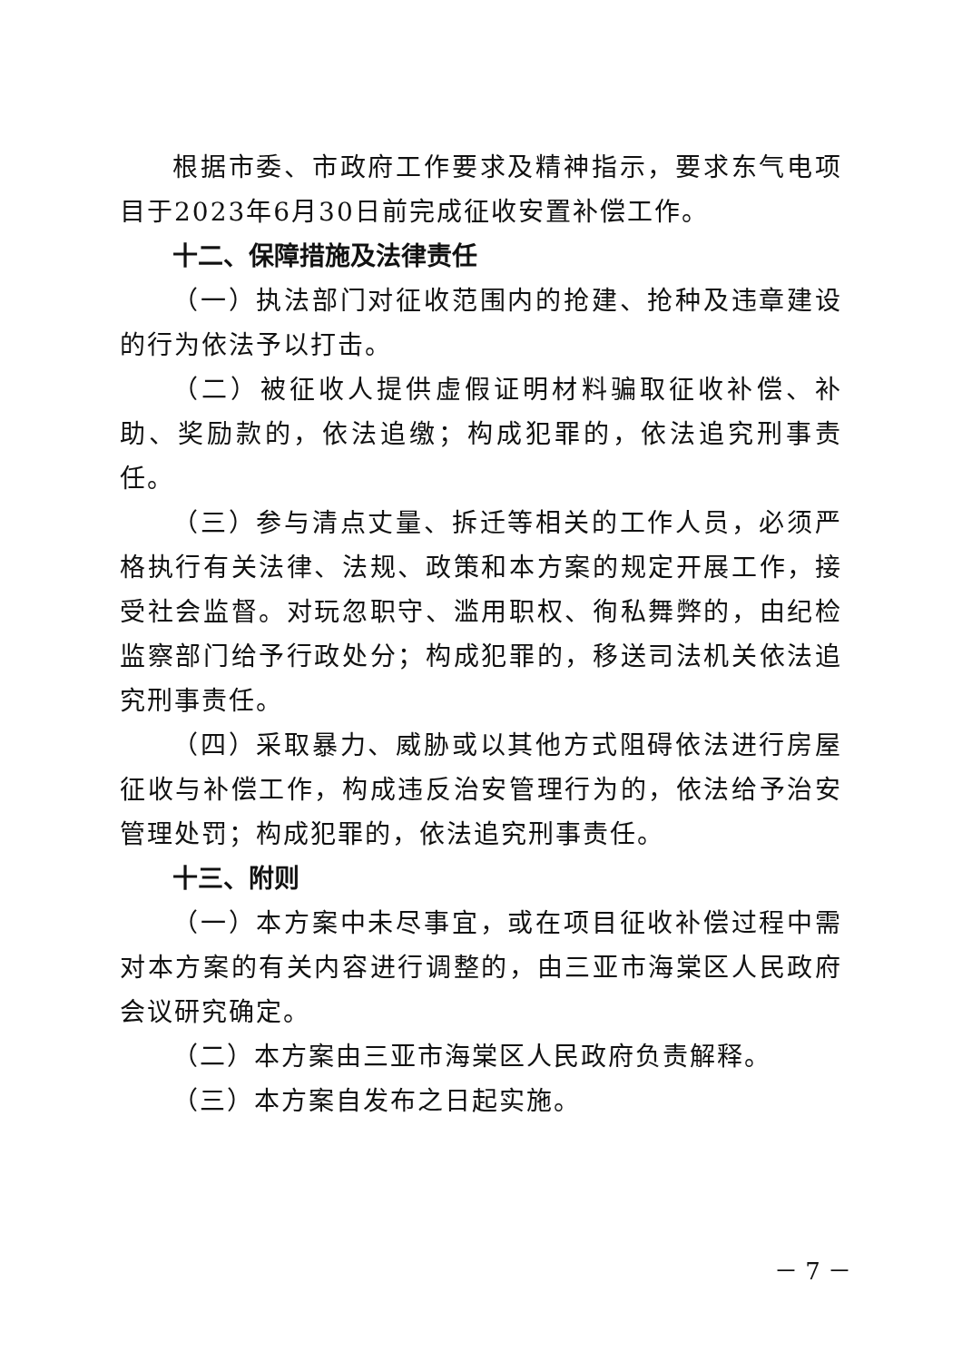根据市委、市政府工作要求及精神指示，要求东气电项目于2023年6月30日前完成征收安置补偿工作。
十二、保障措施及法律责任
（一）执法部门对征收范围内的抢建、抢种及违章建设的行为依法予以打击。
（二）被征收人提供虚假证明材料骗取征收补偿、补助、奖励款的，依法追缴；构成犯罪的，依法追究刑事责任。
（三）参与清点丈量、拆迁等相关的工作人员，必须严格执行有关法律、法规、政策和本方案的规定开展工作，接受社会监督。对玩忽职守、滥用职权、徇私舞弊的，由纪检监察部门给予行政处分；构成犯罪的，移送司法机关依法追究刑事责任。
（四）采取暴力、威胁或以其他方式阻碍依法进行房屋征收与补偿工作，构成违反治安管理行为的，依法给予治安管理处罚；构成犯罪的，依法追究刑事责任。
十三、附则
（一）本方案中未尽事宜，或在项目征收补偿过程中需对本方案的有关内容进行调整的，由三亚市海棠区人民政府会议研究确定。
（二）本方案由三亚市海棠区人民政府负责解释。
（三）本方案自发布之日起实施。
－ 7 －